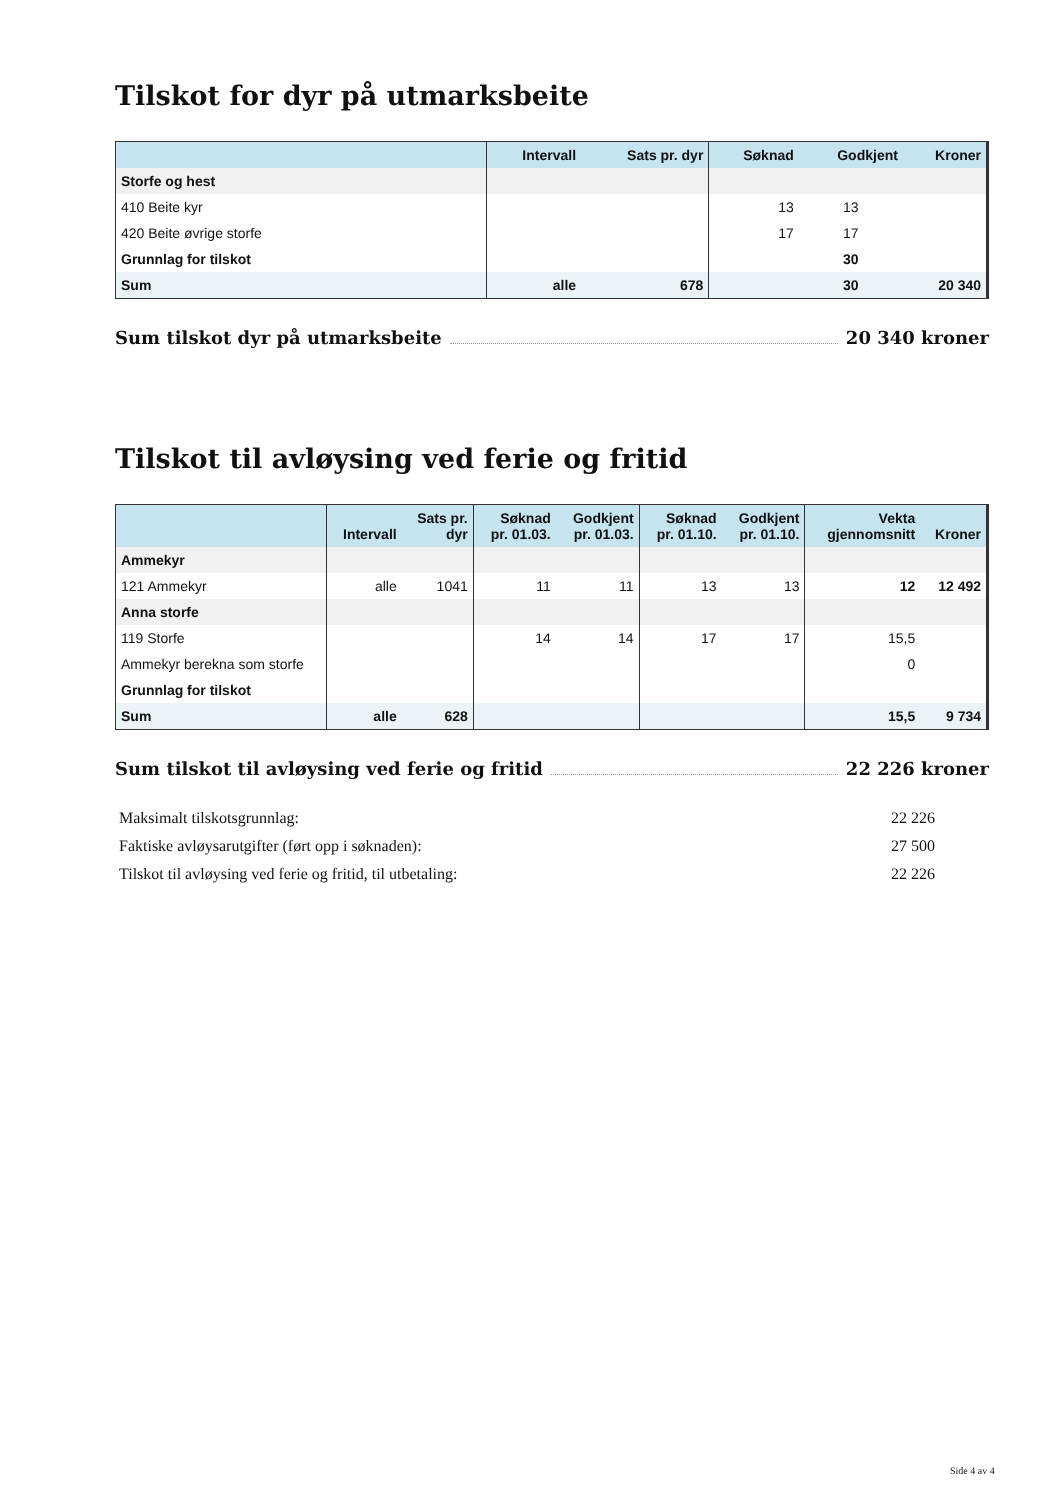Tilskot for dyr på utmarksbeite
| | Intervall | Sats pr. dyr | Søknad | Godkjent | Kroner |
| --- | --- | --- | --- | --- | --- |
| Storfe og hest | | | | | |
| 410 Beite kyr | | | 13 | 13 | |
| 420 Beite øvrige storfe | | | 17 | 17 | |
| Grunnlag for tilskot | | | | 30 | |
| Sum | alle | 678 | | 30 | 20 340 |
Sum tilskot dyr på utmarksbeite 20 340 kroner
Tilskot til avløysing ved ferie og fritid
| | Intervall | Sats pr. dyr | Søknad pr. 01.03. | Godkjent pr. 01.03. | Søknad pr. 01.10. | Godkjent pr. 01.10. | Vekta gjennomsnitt | Kroner |
| --- | --- | --- | --- | --- | --- | --- | --- | --- |
| Ammekyr | | | | | | | | |
| 121 Ammekyr | alle | 1041 | 11 | 11 | 13 | 13 | 12 | 12 492 |
| Anna storfe | | | | | | | | |
| 119 Storfe | | | 14 | 14 | 17 | 17 | 15,5 | |
| Ammekyr berekna som storfe | | | | | | | 0 | |
| Grunnlag for tilskot | | | | | | | | |
| Sum | alle | 628 | | | | | 15,5 | 9 734 |
Sum tilskot til avløysing ved ferie og fritid 22 226 kroner
Maksimalt tilskotsgrunnlag: 22 226
Faktiske avløysarutgifter (ført opp i søknaden): 27 500
Tilskot til avløysing ved ferie og fritid, til utbetaling: 22 226
Side 4 av 4